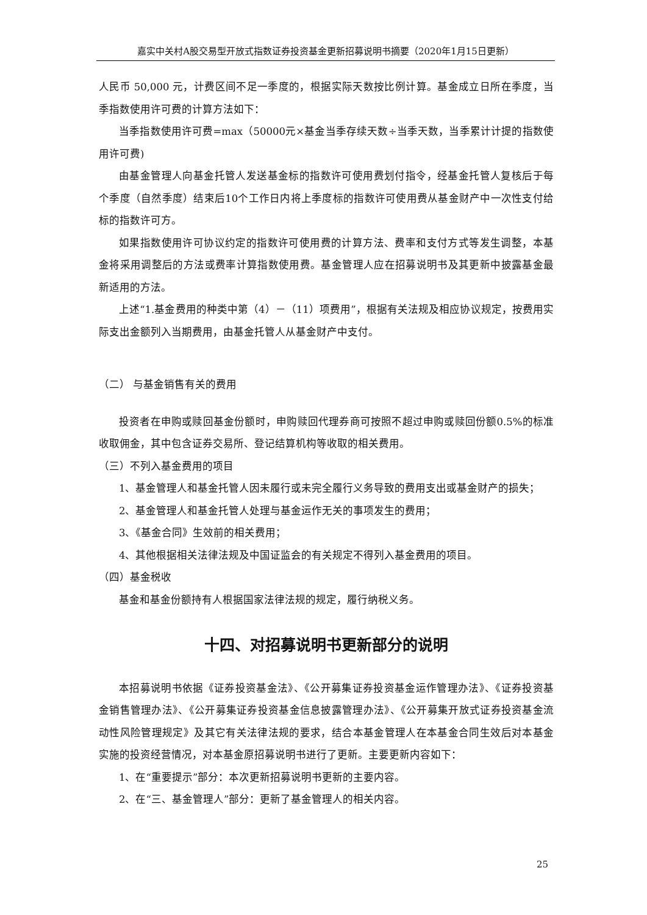嘉实中关村A股交易型开放式指数证券投资基金更新招募说明书摘要（2020年1月15日更新）
人民币 50,000 元，计费区间不足一季度的，根据实际天数按比例计算。基金成立日所在季度，当季指数使用许可费的计算方法如下：
当季指数使用许可费=max（50000元×基金当季存续天数÷当季天数，当季累计计提的指数使用许可费)
由基金管理人向基金托管人发送基金标的指数许可使用费划付指令，经基金托管人复核后于每个季度（自然季度）结束后10个工作日内将上季度标的指数许可使用费从基金财产中一次性支付给标的指数许可方。
如果指数使用许可协议约定的指数许可使用费的计算方法、费率和支付方式等发生调整，本基金将采用调整后的方法或费率计算指数使用费。基金管理人应在招募说明书及其更新中披露基金最新适用的方法。
上述“1.基金费用的种类中第（4）－（11）项费用”，根据有关法规及相应协议规定，按费用实际支出金额列入当期费用，由基金托管人从基金财产中支付。
（二） 与基金销售有关的费用
投资者在申购或赎回基金份额时，申购赎回代理券商可按照不超过申购或赎回份额0.5%的标准收取佣金，其中包含证券交易所、登记结算机构等收取的相关费用。
（三）不列入基金费用的项目
1、基金管理人和基金托管人因未履行或未完全履行义务导致的费用支出或基金财产的损失；
2、基金管理人和基金托管人处理与基金运作无关的事项发生的费用；
3、《基金合同》生效前的相关费用；
4、其他根据相关法律法规及中国证监会的有关规定不得列入基金费用的项目。
（四）基金税收
基金和基金份额持有人根据国家法律法规的规定，履行纳税义务。
十四、对招募说明书更新部分的说明
本招募说明书依据《证券投资基金法》、《公开募集证券投资基金运作管理办法》、《证券投资基金销售管理办法》、《公开募集证券投资基金信息披露管理办法》、《公开募集开放式证券投资基金流动性风险管理规定》及其它有关法律法规的要求，结合本基金管理人在本基金合同生效后对本基金实施的投资经营情况，对本基金原招募说明书进行了更新。主要更新内容如下：
1、在“重要提示”部分：本次更新招募说明书更新的主要内容。
2、在“三、基金管理人”部分：更新了基金管理人的相关内容。
25